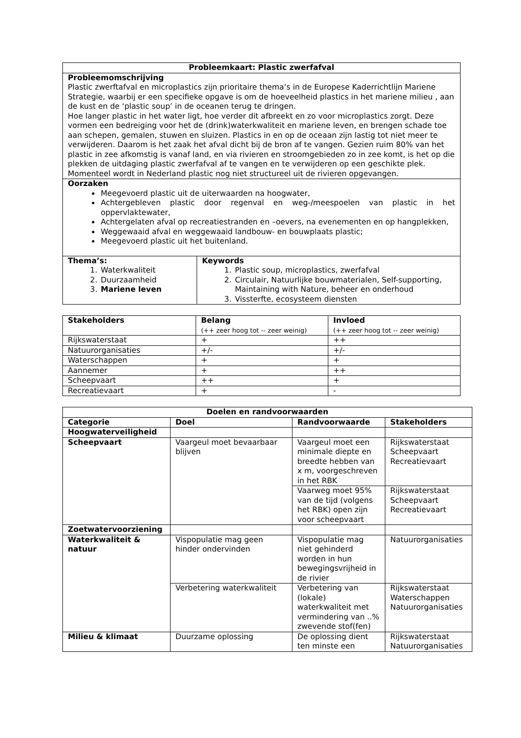| Probleemkaart: Plastic zwerfafval | |
| --- | --- |
| Probleemomschrijving Plastic zwerftafval en microplastics zijn prioritaire thema’s in de Europese Kaderrichtlijn Mariene Strategie, waarbij er een specifieke opgave is om de hoeveelheid plastics in het mariene milieu , aan de kust en de ‘plastic soup’ in de oceanen terug te dringen. Hoe langer plastic in het water ligt, hoe verder dit afbreekt en zo voor microplastics zorgt. Deze vormen een bedreiging voor het de (drink)waterkwaliteit en mariene leven, en brengen schade toe aan schepen, gemalen, stuwen en sluizen. Plastics in en op de oceaan zijn lastig tot niet meer te verwijderen. Daarom is het zaak het afval dicht bij de bron af te vangen. Gezien ruim 80% van het plastic in zee afkomstig is vanaf land, en via rivieren en stroomgebieden zo in zee komt, is het op die plekken de uitdaging plastic zwerfafval af te vangen en te verwijderen op een geschikte plek. Momenteel wordt in Nederland plastic nog niet structureel uit de rivieren opgevangen. | |
| Oorzaken Meegevoerd plastic uit de uiterwaarden na hoogwater, Achtergebleven plastic door regenval en weg-/meespoelen van plastic in het oppervlaktewater, Achtergelaten afval op recreatiestranden en –oevers, na evenementen en op hangplekken, Weggewaaid afval en weggewaaid landbouw- en bouwplaats plastic; Meegevoerd plastic uit het buitenland. | |
| Thema’s: 1. Waterkwaliteit 2. Duurzaamheid 3. Mariene leven | Keywords 1. Plastic soup, microplastics, zwerfafval 2. Circulair, Natuurlijke bouwmaterialen, Self-supporting, Maintaining with Nature, beheer en onderhoud 3. Vissterfte, ecosysteem diensten |
| Stakeholders | Belang (++ zeer hoog tot -- zeer weinig) | Invloed (++ zeer hoog tot -- zeer weinig) |
| --- | --- | --- |
| Rijkswaterstaat | + | ++ |
| Natuurorganisaties | +/- | +/- |
| Waterschappen | + | + |
| Aannemer | + | ++ |
| Scheepvaart | ++ | + |
| Recreatievaart | + | - |
| Doelen en randvoorwaarden | | | |
| --- | --- | --- | --- |
| Categorie | Doel | Randvoorwaarde | Stakeholders |
| Hoogwaterveiligheid | | | |
| Scheepvaart | Vaargeul moet bevaarbaar blijven | Vaargeul moet een minimale diepte en breedte hebben van x m, voorgeschreven in het RBK | Rijkswaterstaat Scheepvaart Recreatievaart |
| | | Vaarweg moet 95% van de tijd (volgens het RBK) open zijn voor scheepvaart | Rijkswaterstaat Scheepvaart Recreatievaart |
| Zoetwatervoorziening | | | |
| Waterkwaliteit & natuur | Vispopulatie mag geen hinder ondervinden | Vispopulatie mag niet gehinderd worden in hun bewegingsvrijheid in de rivier | Natuurorganisaties |
| | Verbetering waterkwaliteit | Verbetering van (lokale) waterkwaliteit met vermindering van ..% zwevende stof(fen) | Rijkswaterstaat Waterschappen Natuurorganisaties |
| Milieu & klimaat | Duurzame oplossing | De oplossing dient ten minste een | Rijkswaterstaat Natuurorganisaties |